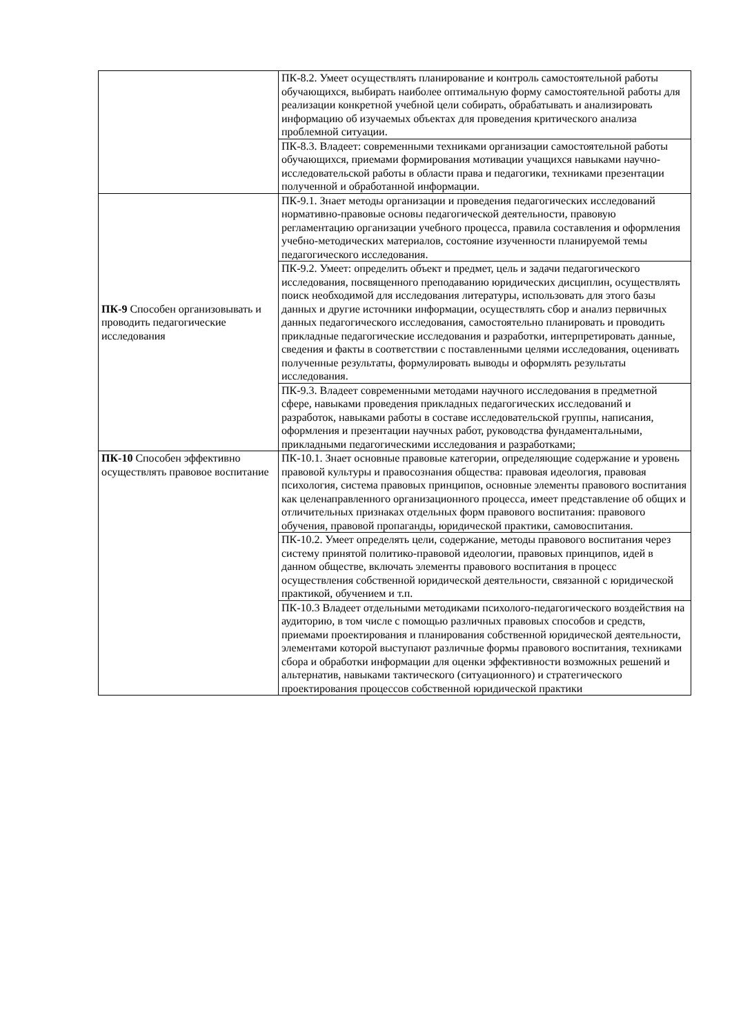| | ПК-8.2. Умеет осуществлять планирование и контроль самостоятельной работы обучающихся, выбирать наиболее оптимальную форму самостоятельной работы для реализации конкретной учебной цели собирать, обрабатывать и анализировать информацию об изучаемых объектах для проведения критического анализа проблемной ситуации. |
| | ПК-8.3. Владеет: современными техниками организации самостоятельной работы обучающихся, приемами формирования мотивации учащихся навыками научно-исследовательской работы в области права и педагогики, техниками презентации полученной и обработанной информации. |
| ПК-9 Способен организовывать и проводить педагогические исследования | ПК-9.1. Знает методы организации и проведения педагогических исследований нормативно-правовые основы педагогической деятельности, правовую регламентацию организации учебного процесса, правила составления и оформления учебно-методических материалов, состояние изученности планируемой темы педагогического исследования. |
| | ПК-9.2. Умеет: определить объект и предмет, цель и задачи педагогического исследования, посвященного преподаванию юридических дисциплин, осуществлять поиск необходимой для исследования литературы, использовать для этого базы данных и другие источники информации, осуществлять сбор и анализ первичных данных педагогического исследования, самостоятельно планировать и проводить прикладные педагогические исследования и разработки, интерпретировать данные, сведения и факты в соответствии с поставленными целями исследования, оценивать полученные результаты, формулировать выводы и оформлять результаты исследования. |
| | ПК-9.3. Владеет современными методами научного исследования в предметной сфере, навыками проведения прикладных педагогических исследований и разработок, навыками работы в составе исследовательской группы, написания, оформления и презентации научных работ, руководства фундаментальными, прикладными педагогическими исследования и разработками; |
| ПК-10 Способен эффективно осуществлять правовое воспитание | ПК-10.1. Знает основные правовые категории, определяющие содержание и уровень правовой культуры и правосознания общества: правовая идеология, правовая психология, система правовых принципов, основные элементы правового воспитания как целенаправленного организационного процесса, имеет представление об общих и отличительных признаках отдельных форм правового воспитания: правового обучения, правовой пропаганды, юридической практики, самовоспитания. |
| | ПК-10.2. Умеет определять цели, содержание, методы правового воспитания через систему принятой политико-правовой идеологии, правовых принципов, идей в данном обществе, включать элементы правового воспитания в процесс осуществления собственной юридической деятельности, связанной с юридической практикой, обучением и т.п. |
| | ПК-10.3 Владеет отдельными методиками психолого-педагогического воздействия на аудиторию, в том числе с помощью различных правовых способов и средств, приемами проектирования и планирования собственной юридической деятельности, элементами которой выступают различные формы правового воспитания, техниками сбора и обработки информации для оценки эффективности возможных решений и альтернатив, навыками тактического (ситуационного) и стратегического проектирования процессов собственной юридической практики |